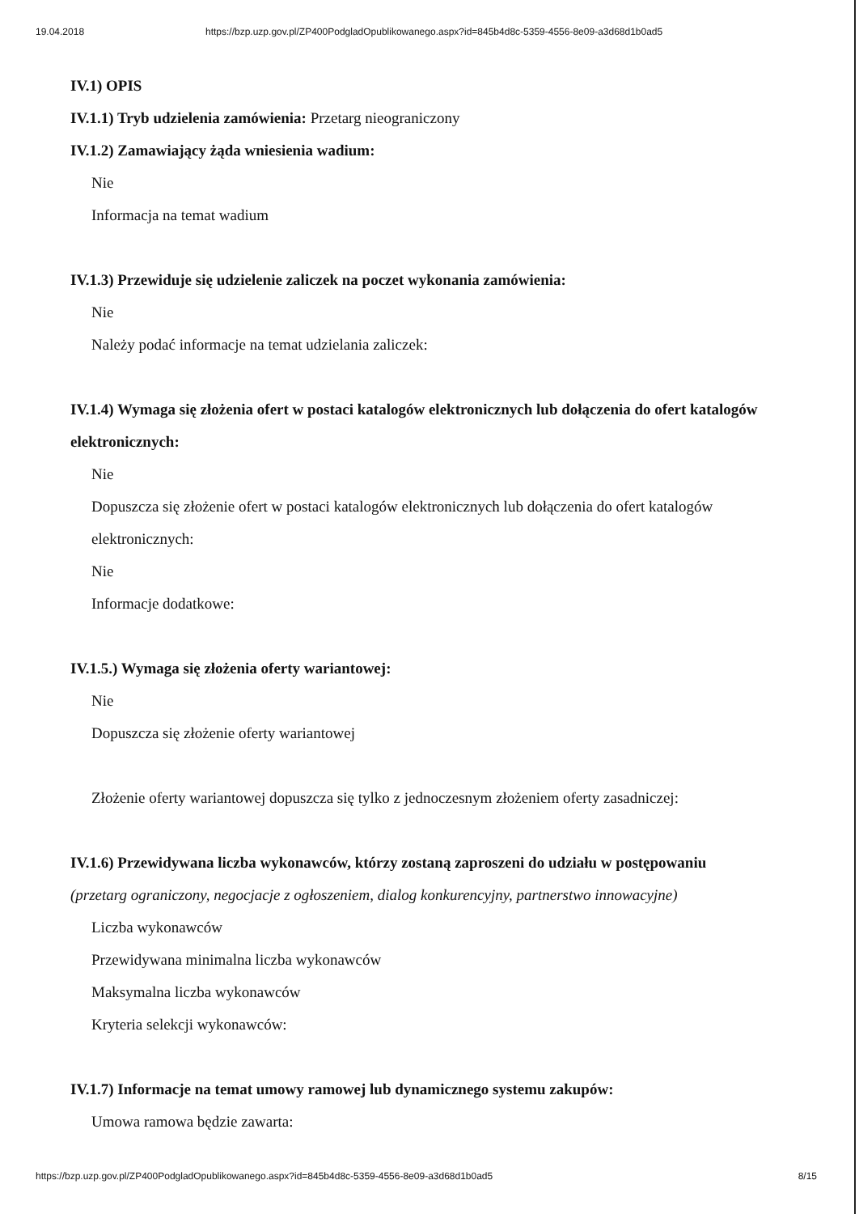19.04.2018 https://bzp.uzp.gov.pl/ZP400PodgladOpublikowanego.aspx?id=845b4d8c-5359-4556-8e09-a3d68d1b0ad5
IV.1) OPIS
IV.1.1) Tryb udzielenia zamówienia: Przetarg nieograniczony
IV.1.2) Zamawiający żąda wniesienia wadium:
Nie
Informacja na temat wadium
IV.1.3) Przewiduje się udzielenie zaliczek na poczet wykonania zamówienia:
Nie
Należy podać informacje na temat udzielania zaliczek:
IV.1.4) Wymaga się złożenia ofert w postaci katalogów elektronicznych lub dołączenia do ofert katalogów elektronicznych:
Nie
Dopuszcza się złożenie ofert w postaci katalogów elektronicznych lub dołączenia do ofert katalogów elektronicznych:
Nie
Informacje dodatkowe:
IV.1.5.) Wymaga się złożenia oferty wariantowej:
Nie
Dopuszcza się złożenie oferty wariantowej
Złożenie oferty wariantowej dopuszcza się tylko z jednoczesnym złożeniem oferty zasadniczej:
IV.1.6) Przewidywana liczba wykonawców, którzy zostaną zaproszeni do udziału w postępowaniu
(przetarg ograniczony, negocjacje z ogłoszeniem, dialog konkurencyjny, partnerstwo innowacyjne)
Liczba wykonawców
Przewidywana minimalna liczba wykonawców
Maksymalna liczba wykonawców
Kryteria selekcji wykonawców:
IV.1.7) Informacje na temat umowy ramowej lub dynamicznego systemu zakupów:
Umowa ramowa będzie zawarta:
https://bzp.uzp.gov.pl/ZP400PodgladOpublikowanego.aspx?id=845b4d8c-5359-4556-8e09-a3d68d1b0ad5 8/15